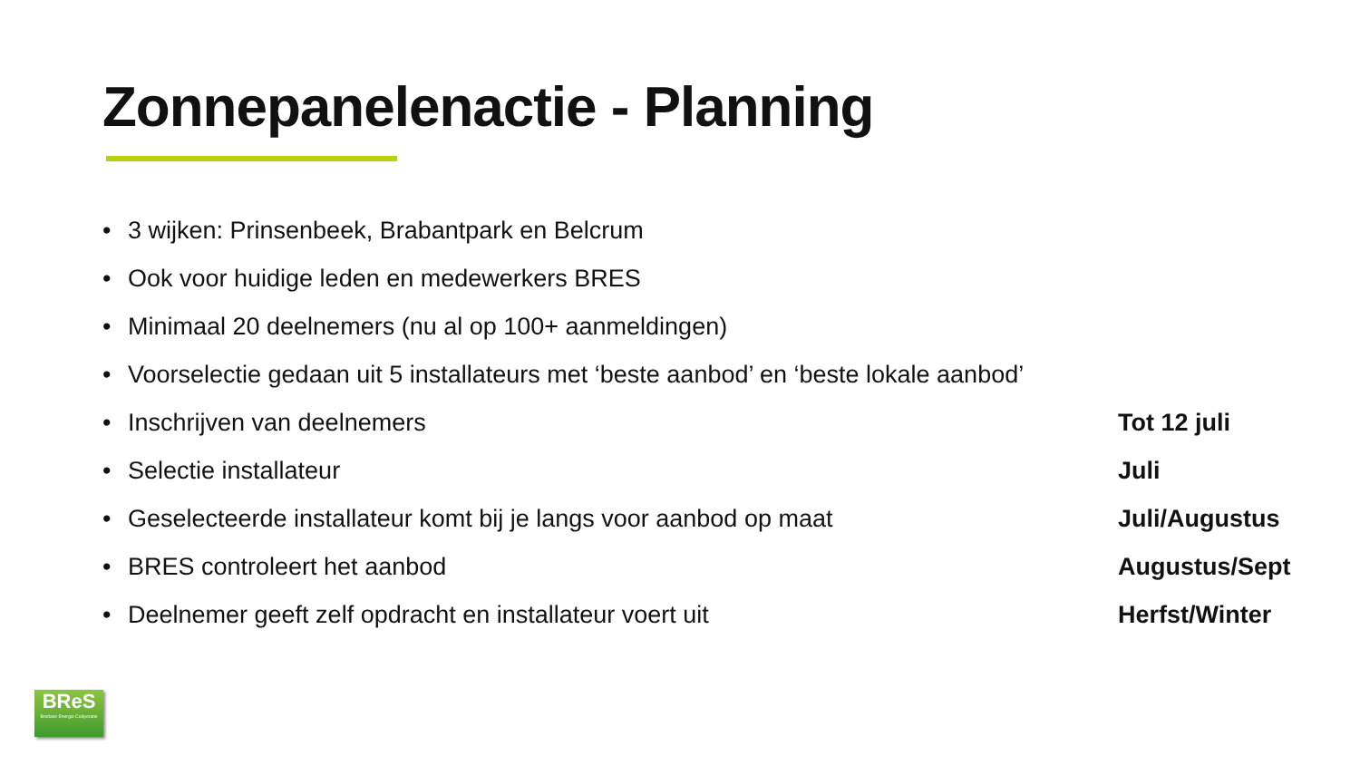Zonnepanelenactie - Planning
• 3 wijken: Prinsenbeek, Brabantpark en Belcrum
• Ook voor huidige leden en medewerkers BRES
• Minimaal 20 deelnemers (nu al op 100+ aanmeldingen)
• Voorselectie gedaan uit 5 installateurs met ‘beste aanbod’ en ‘beste lokale aanbod’
• Inschrijven van deelnemers Tot 12 juli
• Selectie installateur Juli
• Geselecteerde installateur komt bij je langs voor aanbod op maat Juli/Augustus
• BRES controleert het aanbod Augustus/Sept
• Deelnemer geeft zelf opdracht en installateur voert uit Herfst/Winter
BReS
Bredase Energie Coöperatie